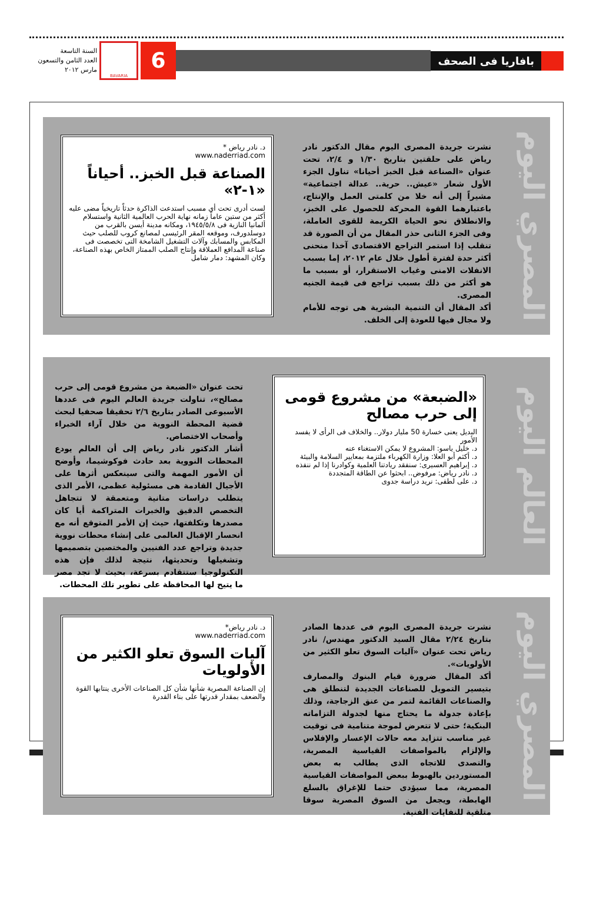السنة التاسعة
العدد الثامن والتسعون
مارس ٢٠١٢
BAVARIA
6
بافاريا فى الصحف
المصري اليوم
نشرت جريدة المصرى اليوم مقال الدكتور نادر رياض على حلقتين بتاريخ ١/٣٠ و ٢/٤، تحت عنوان «الصناعة قبل الخبز أحيانا» تناول الجزء الأول شعار «عيش.. حرية.. عدالة اجتماعية» مشيراً إلى أنه خلا من كلمتى العمل والإنتاج، باعتبارهما القوة المحركة للحصول على الخبز، والانطلاق نحو الحياة الكريمة للقوى العاملة، وفى الجزء الثانى حذر المقال من أن الصورة قد تنقلب إذا استمر التراجع الاقتصادى آخذا منحنى أكثر حدة لفترة أطول خلال عام ٢٠١٢، إما بسبب الانفلات الامنى وغياب الاستقرار، أو بسبب ما هو أكثر من ذلك بسبب تراجع فى قيمة الجنيه المصرى.
أكد المقال أن التنمية البشرية هى توجه للأمام ولا مجال فيها للعودة إلى الخلف.
د. نادر رياض *
www.naderriad.com
الصناعة قبل الخبز.. أحياناً «١-٢»
لست أدرى تحت أى مسبب استدعت الذاكرة حدثاً تاريخياً مضى عليه أكثر من ستين عاماً زمانه نهاية الحرب العالمية الثانية واستسلام ألمانيا النازية فى ١٩٤٥/٥/٨، ومكانه مدينة أيسن بالقرب من دوسلدورف، وموقعه المقر الرئيسى لمصانع كروب للصلب حيث المكابس والمسابك وآلات التشغيل الشامخة التى تخصصت فى صناعة المدافع العملاقة وإنتاج الصلب الممتاز الخاص بهذه الصناعة، وكان المشهد: دمار شامل
العالم اليوم
«الضبعة» من مشروع قومى إلى حرب مصالح
البديل يعنى خسارة 50 مليار دولار.. والخلاف فى الرأى لا يفسد الأمور
د. خليل ياسو: المشروع لا يمكن الاستغناء عنه
د. أكثم أبو العلا: وزارة الكهرباء ملتزمة بمعايير السلامة والبيئة
د. إبراهيم العسيرى: سنفقد ريادتنا العلمية وكوادرنا إذا لم ننفذه
د. نادر رياض: مرفوض.. ابحثوا عن الطاقة المتجددة
د. على لطفى: نريد دراسة جدوى
تحت عنوان «الضبعة من مشروع قومى إلى حرب مصالح»، تناولت جريدة العالم اليوم فى عددها الأسبوعى الصادر بتاريخ ٢/٦ تحقيقا صحفيا لبحث قضية المحطة النووية من خلال آراء الخبراء وأصحاب الاختصاص.
أشار الدكتور نادر رياض إلى أن العالم يودع المحطات النووية بعد حادث فوكوشيما، وأوضح أن الأمور المهمة والتى سينعكس أثرها على الأجيال القادمة هى مسئولية عظمى، الأمر الذى يتطلب دراسات متانية ومتعمقة لا تتجاهل التخصص الدقيق والخبرات المتراكمة أيا كان مصدرها وتكلفتها، حيث إن الأمر المتوقع أنه مع انحسار الإقبال العالمى على إنشاء محطات نووية جديدة وتراجع عدد الفنيين والمختصين بتصميمها وتشغيلها وتحديثها، نتيجة لذلك فإن هذه التكنولوجيا ستتقادم بسرعة، بحيث لا تجد مصر ما يتيح لها المحافظة على تطوير تلك المحطات.
المصري اليوم
نشرت جريدة المصرى اليوم فى عددها الصادر بتاريخ ٢/٢٤ مقال السيد الدكتور مهندس/ نادر رياض تحت عنوان «آليات السوق تعلو الكثير من الأولويات».
أكد المقال ضرورة قيام البنوك والمصارف بتيسير التمويل للصناعات الجديدة لتنطلق هى والصناعات القائمة لتمر من عنق الزجاجة، وذلك بإعادة جدولة ما يحتاج منها لجدولة التزاماته البنكية؛ حتى لا تتعرض لموجة متنامية فى توقيت غير مناسب تتزايد معه حالات الإعسار والإفلاس والإلزام بالمواصفات القياسية المصرية، والتصدى للاتجاه الذى يطالب به بعض المستوردين بالهبوط ببعض المواصفات القياسية المصرية، مما سيؤدى حتما للإغراق بالسلع الهابطة، ويجعل من السوق المصرية سوقا متلقية للنفايات الفنية.
د. نادر رياض*
www.naderriad.com
آليات السوق تعلو الكثير من الأولويات
إن الصناعة المصرية شأنها شأن كل الصناعات الأخرى ينتابها القوة والضعف بمقدار قدرتها على بناء القدرة